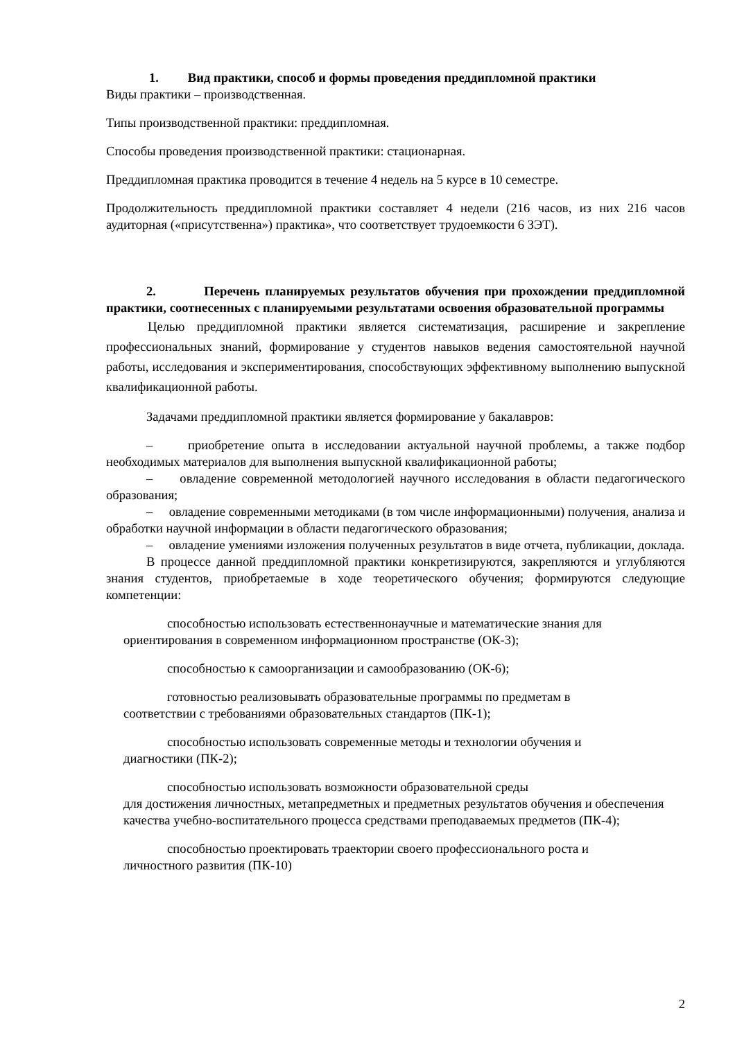1. Вид практики, способ и формы проведения преддипломной практики
Виды практики – производственная.
Типы производственной практики: преддипломная.
Способы проведения производственной практики: стационарная.
Преддипломная практика проводится в течение 4 недель на 5 курсе в 10 семестре.
Продолжительность преддипломной практики составляет 4 недели (216 часов, из них 216 часов аудиторная («присутственна») практика», что соответствует трудоемкости 6 ЗЭТ).
2. Перечень планируемых результатов обучения при прохождении преддипломной практики, соотнесенных с планируемыми результатами освоения образовательной программы
Целью преддипломной практики является систематизация, расширение и закрепление профессиональных знаний, формирование у студентов навыков ведения самостоятельной научной работы, исследования и экспериментирования, способствующих эффективному выполнению выпускной квалификационной работы.
Задачами преддипломной практики является формирование у бакалавров:
– приобретение опыта в исследовании актуальной научной проблемы, а также подбор необходимых материалов для выполнения выпускной квалификационной работы;
– овладение современной методологией научного исследования в области педагогического образования;
– овладение современными методиками (в том числе информационными) получения, анализа и обработки научной информации в области педагогического образования;
– овладение умениями изложения полученных результатов в виде отчета, публикации, доклада.
В процессе данной преддипломной практики конкретизируются, закрепляются и углубляются знания студентов, приобретаемые в ходе теоретического обучения; формируются следующие компетенции:
способностью использовать естественнонаучные и математические знания для ориентирования в современном информационном пространстве (ОК-3);
способностью к самоорганизации и самообразованию (ОК-6);
готовностью реализовывать образовательные программы по предметам в
соответствии с требованиями образовательных стандартов (ПК-1);
способностью использовать современные методы и технологии обучения и
диагностики (ПК-2);
способностью использовать возможности образовательной среды
для достижения личностных, метапредметных и предметных результатов обучения и обеспечения качества учебно-воспитательного процесса средствами преподаваемых предметов (ПК-4);
способностью проектировать траектории своего профессионального роста и
личностного развития (ПК-10)
2